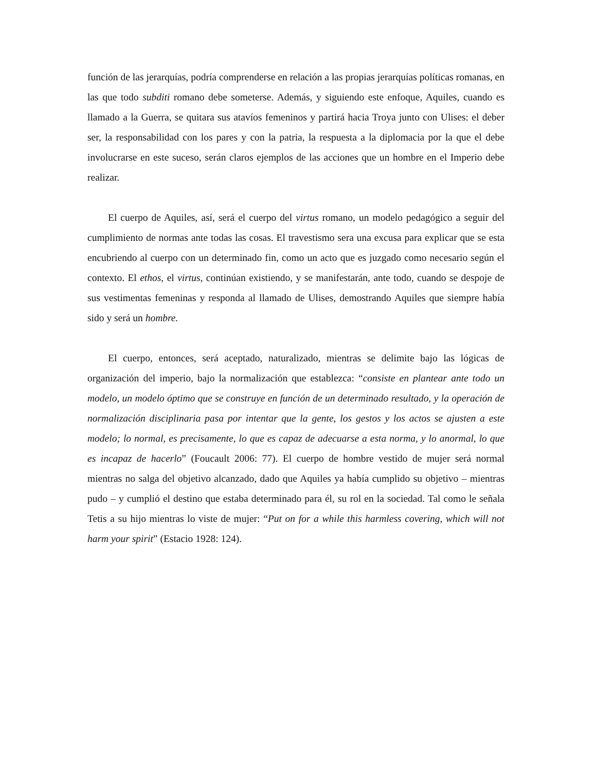función de las jerarquías, podría comprenderse en relación a las propias jerarquías políticas romanas, en las que todo subditi romano debe someterse. Además, y siguiendo este enfoque, Aquiles, cuando es llamado a la Guerra, se quitara sus atavíos femeninos y partirá hacia Troya junto con Ulises: el deber ser, la responsabilidad con los pares y con la patria, la respuesta a la diplomacia por la que el debe involucrarse en este suceso, serán claros ejemplos de las acciones que un hombre en el Imperio debe realizar.
El cuerpo de Aquiles, así, será el cuerpo del virtus romano, un modelo pedagógico a seguir del cumplimiento de normas ante todas las cosas. El travestismo sera una excusa para explicar que se esta encubriendo al cuerpo con un determinado fin, como un acto que es juzgado como necesario según el contexto. El ethos, el virtus, continúan existiendo, y se manifestarán, ante todo, cuando se despoje de sus vestimentas femeninas y responda al llamado de Ulises, demostrando Aquiles que siempre había sido y será un hombre.
El cuerpo, entonces, será aceptado, naturalizado, mientras se delimite bajo las lógicas de organización del imperio, bajo la normalización que establezca: “consiste en plantear ante todo un modelo, un modelo óptimo que se construye en función de un determinado resultado, y la operación de normalización disciplinaria pasa por intentar que la gente, los gestos y los actos se ajusten a este modelo; lo normal, es precisamente, lo que es capaz de adecuarse a esta norma, y lo anormal, lo que es incapaz de hacerlo” (Foucault 2006: 77). El cuerpo de hombre vestido de mujer será normal mientras no salga del objetivo alcanzado, dado que Aquiles ya había cumplido su objetivo – mientras pudo – y cumplió el destino que estaba determinado para él, su rol en la sociedad. Tal como le señala Tetis a su hijo mientras lo viste de mujer: “Put on for a while this harmless covering, which will not harm your spirit” (Estacio 1928: 124).